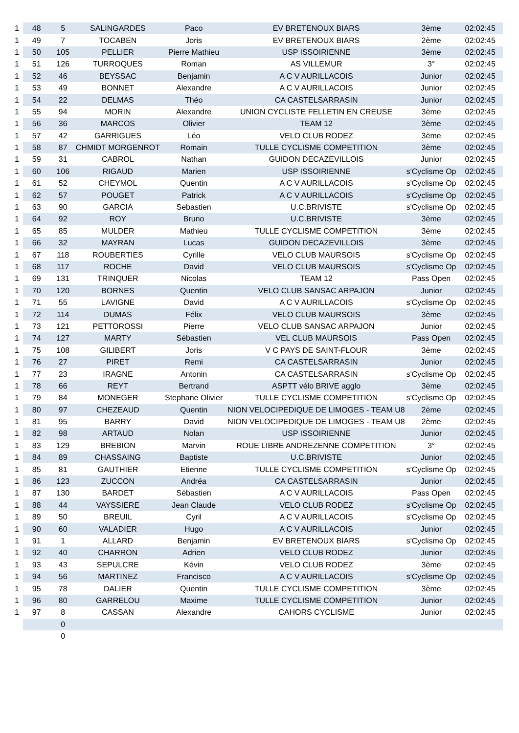| 1 | 48 | 5 | SALINGARDES | Paco | EV BRETENOUX BIARS | 3ème | 02:02:45 |
| 1 | 49 | 7 | TOCABEN | Joris | EV BRETENOUX BIARS | 2ème | 02:02:45 |
| 1 | 50 | 105 | PELLIER | Pierre Mathieu | USP ISSOIRIENNE | 3ème | 02:02:45 |
| 1 | 51 | 126 | TURROQUES | Roman | AS VILLEMUR | 3° | 02:02:45 |
| 1 | 52 | 46 | BEYSSAC | Benjamin | A C V AURILLACOIS | Junior | 02:02:45 |
| 1 | 53 | 49 | BONNET | Alexandre | A C V AURILLACOIS | Junior | 02:02:45 |
| 1 | 54 | 22 | DELMAS | Théo | CA CASTELSARRASIN | Junior | 02:02:45 |
| 1 | 55 | 94 | MORIN | Alexandre | UNION CYCLISTE FELLETIN EN CREUSE | 3ème | 02:02:45 |
| 1 | 56 | 36 | MARCOS | Olivier | TEAM 12 | 3ème | 02:02:45 |
| 1 | 57 | 42 | GARRIGUES | Léo | VELO CLUB RODEZ | 3ème | 02:02:45 |
| 1 | 58 | 87 | CHMIDT MORGENROT | Romain | TULLE CYCLISME COMPETITION | 3ème | 02:02:45 |
| 1 | 59 | 31 | CABROL | Nathan | GUIDON DECAZEVILLOIS | Junior | 02:02:45 |
| 1 | 60 | 106 | RIGAUD | Marien | USP ISSOIRIENNE | s'Cyclisme Op | 02:02:45 |
| 1 | 61 | 52 | CHEYMOL | Quentin | A C V AURILLACOIS | s'Cyclisme Op | 02:02:45 |
| 1 | 62 | 57 | POUGET | Patrick | A C V AURILLACOIS | s'Cyclisme Op | 02:02:45 |
| 1 | 63 | 90 | GARCIA | Sebastien | U.C.BRIVISTE | s'Cyclisme Op | 02:02:45 |
| 1 | 64 | 92 | ROY | Bruno | U.C.BRIVISTE | 3ème | 02:02:45 |
| 1 | 65 | 85 | MULDER | Mathieu | TULLE CYCLISME COMPETITION | 3ème | 02:02:45 |
| 1 | 66 | 32 | MAYRAN | Lucas | GUIDON DECAZEVILLOIS | 3ème | 02:02:45 |
| 1 | 67 | 118 | ROUBERTIES | Cyrille | VELO CLUB MAURSOIS | s'Cyclisme Op | 02:02:45 |
| 1 | 68 | 117 | ROCHE | David | VELO CLUB MAURSOIS | s'Cyclisme Op | 02:02:45 |
| 1 | 69 | 131 | TRINQUER | Nicolas | TEAM 12 | Pass Open | 02:02:45 |
| 1 | 70 | 120 | BORNES | Quentin | VELO CLUB SANSAC ARPAJON | Junior | 02:02:45 |
| 1 | 71 | 55 | LAVIGNE | David | A C V AURILLACOIS | s'Cyclisme Op | 02:02:45 |
| 1 | 72 | 114 | DUMAS | Félix | VELO CLUB MAURSOIS | 3ème | 02:02:45 |
| 1 | 73 | 121 | PETTOROSSI | Pierre | VELO CLUB SANSAC ARPAJON | Junior | 02:02:45 |
| 1 | 74 | 127 | MARTY | Sébastien | VEL CLUB MAURSOIS | Pass Open | 02:02:45 |
| 1 | 75 | 108 | GILIBERT | Joris | V C PAYS DE SAINT-FLOUR | 3ème | 02:02:45 |
| 1 | 76 | 27 | PIRET | Remi | CA CASTELSARRASIN | Junior | 02:02:45 |
| 1 | 77 | 23 | IRAGNE | Antonin | CA CASTELSARRASIN | s'Cyclisme Op | 02:02:45 |
| 1 | 78 | 66 | REYT | Bertrand | ASPTT vélo BRIVE agglo | 3ème | 02:02:45 |
| 1 | 79 | 84 | MONEGER | Stephane Olivier | TULLE CYCLISME COMPETITION | s'Cyclisme Op | 02:02:45 |
| 1 | 80 | 97 | CHEZEAUD | Quentin | NION VELOCIPEDIQUE DE LIMOGES - TEAM U8 | 2ème | 02:02:45 |
| 1 | 81 | 95 | BARRY | David | NION VELOCIPEDIQUE DE LIMOGES - TEAM U8 | 2ème | 02:02:45 |
| 1 | 82 | 98 | ARTAUD | Nolan | USP ISSOIRIENNE | Junior | 02:02:45 |
| 1 | 83 | 129 | BREBION | Marvin | ROUE LIBRE ANDREZENNE COMPETITION | 3° | 02:02:45 |
| 1 | 84 | 89 | CHASSAING | Baptiste | U.C.BRIVISTE | Junior | 02:02:45 |
| 1 | 85 | 81 | GAUTHIER | Etienne | TULLE CYCLISME COMPETITION | s'Cyclisme Op | 02:02:45 |
| 1 | 86 | 123 | ZUCCON | Andréa | CA CASTELSARRASIN | Junior | 02:02:45 |
| 1 | 87 | 130 | BARDET | Sébastien | A C V AURILLACOIS | Pass Open | 02:02:45 |
| 1 | 88 | 44 | VAYSSIERE | Jean Claude | VELO CLUB RODEZ | s'Cyclisme Op | 02:02:45 |
| 1 | 89 | 50 | BREUIL | Cyril | A C V AURILLACOIS | s'Cyclisme Op | 02:02:45 |
| 1 | 90 | 60 | VALADIER | Hugo | A C V AURILLACOIS | Junior | 02:02:45 |
| 1 | 91 | 1 | ALLARD | Benjamin | EV BRETENOUX BIARS | s'Cyclisme Op | 02:02:45 |
| 1 | 92 | 40 | CHARRON | Adrien | VELO CLUB RODEZ | Junior | 02:02:45 |
| 1 | 93 | 43 | SEPULCRE | Kévin | VELO CLUB RODEZ | 3ème | 02:02:45 |
| 1 | 94 | 56 | MARTINEZ | Francisco | A C V AURILLACOIS | s'Cyclisme Op | 02:02:45 |
| 1 | 95 | 78 | DALIER | Quentin | TULLE CYCLISME COMPETITION | 3ème | 02:02:45 |
| 1 | 96 | 80 | GARRELOU | Maxime | TULLE CYCLISME COMPETITION | Junior | 02:02:45 |
| 1 | 97 | 8 | CASSAN | Alexandre | CAHORS CYCLISME | Junior | 02:02:45 |
| | | 0 | | | | | |
| | | 0 | | | | | |